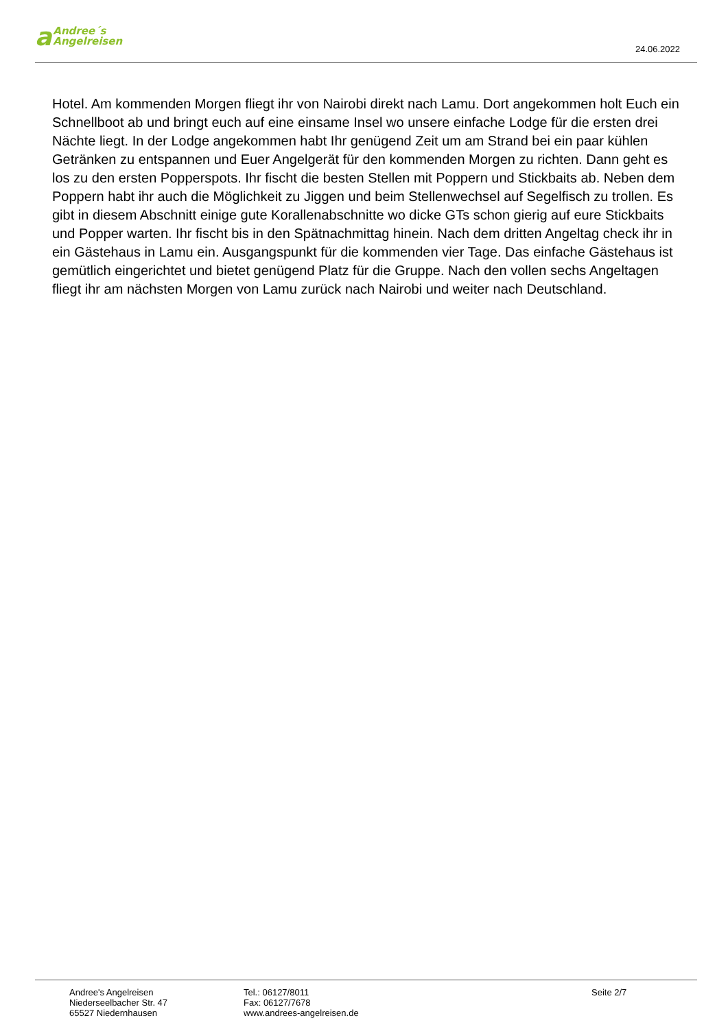a Andree´s
Angelreisen
24.06.2022
Hotel. Am kommenden Morgen fliegt ihr von Nairobi direkt nach Lamu. Dort angekommen holt Euch ein Schnellboot ab und bringt euch auf eine einsame Insel wo unsere einfache Lodge für die ersten drei Nächte liegt. In der Lodge angekommen habt Ihr genügend Zeit um am Strand bei ein paar kühlen Getränken zu entspannen und Euer Angelgerät für den kommenden Morgen zu richten. Dann geht es los zu den ersten Popperspots. Ihr fischt die besten Stellen mit Poppern und Stickbaits ab. Neben dem Poppern habt ihr auch die Möglichkeit zu Jiggen und beim Stellenwechsel auf Segelfisch zu trollen. Es gibt in diesem Abschnitt einige gute Korallenabschnitte wo dicke GTs schon gierig auf eure Stickbaits und Popper warten. Ihr fischt bis in den Spätnachmittag hinein. Nach dem dritten Angeltag check ihr in ein Gästehaus in Lamu ein. Ausgangspunkt für die kommenden vier Tage. Das einfache Gästehaus ist gemütlich eingerichtet und bietet genügend Platz für die Gruppe. Nach den vollen sechs Angeltagen fliegt ihr am nächsten Morgen von Lamu zurück nach Nairobi und weiter nach Deutschland.
Andree's Angelreisen
Niederseelbacher Str. 47
65527 Niedernhausen
Tel.: 06127/8011
Fax: 06127/7678
www.andrees-angelreisen.de
Seite 2/7